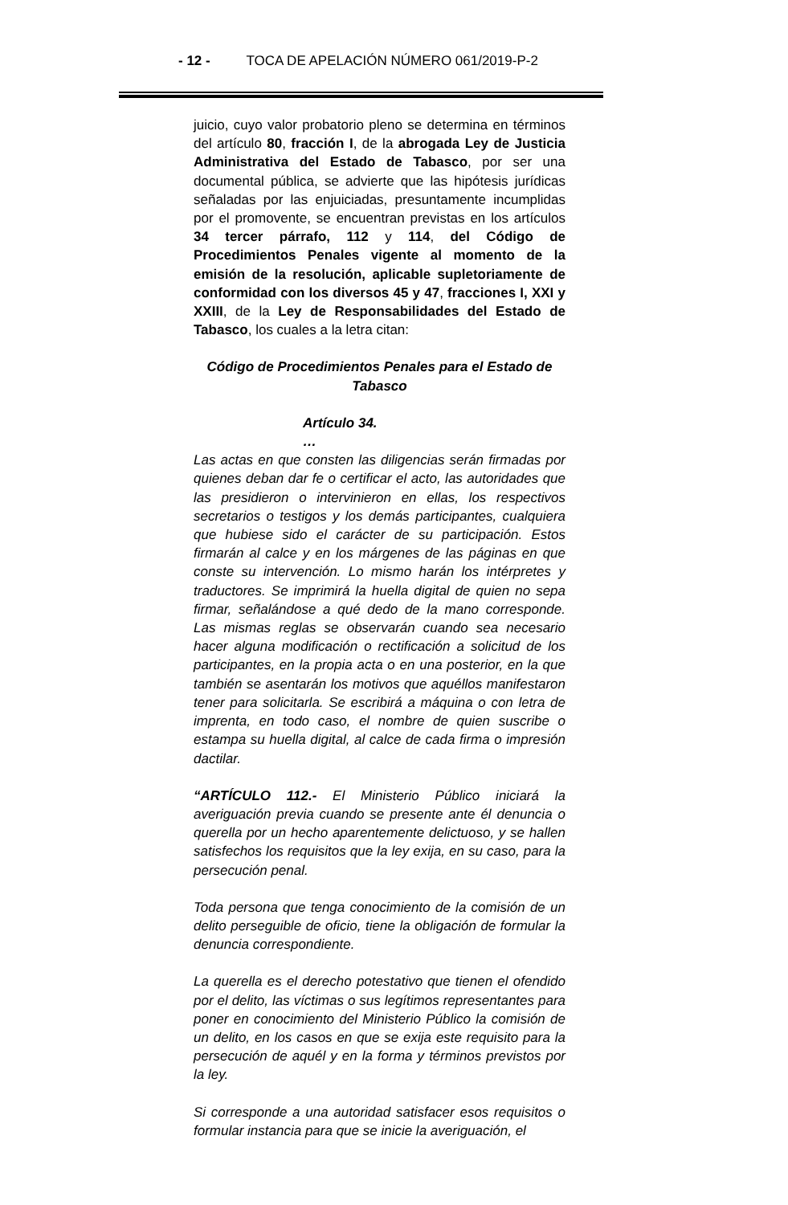- 12 - TOCA DE APELACIÓN NÚMERO 061/2019-P-2
juicio, cuyo valor probatorio pleno se determina en términos del artículo 80, fracción I, de la abrogada Ley de Justicia Administrativa del Estado de Tabasco, por ser una documental pública, se advierte que las hipótesis jurídicas señaladas por las enjuiciadas, presuntamente incumplidas por el promovente, se encuentran previstas en los artículos 34 tercer párrafo, 112 y 114, del Código de Procedimientos Penales vigente al momento de la emisión de la resolución, aplicable supletoriamente de conformidad con los diversos 45 y 47, fracciones I, XXI y XXIII, de la Ley de Responsabilidades del Estado de Tabasco, los cuales a la letra citan:
Código de Procedimientos Penales para el Estado de Tabasco
Artículo 34.
…
Las actas en que consten las diligencias serán firmadas por quienes deban dar fe o certificar el acto, las autoridades que las presidieron o intervinieron en ellas, los respectivos secretarios o testigos y los demás participantes, cualquiera que hubiese sido el carácter de su participación. Estos firmarán al calce y en los márgenes de las páginas en que conste su intervención. Lo mismo harán los intérpretes y traductores. Se imprimirá la huella digital de quien no sepa firmar, señalándose a qué dedo de la mano corresponde. Las mismas reglas se observarán cuando sea necesario hacer alguna modificación o rectificación a solicitud de los participantes, en la propia acta o en una posterior, en la que también se asentarán los motivos que aquéllos manifestaron tener para solicitarla. Se escribirá a máquina o con letra de imprenta, en todo caso, el nombre de quien suscribe o estampa su huella digital, al calce de cada firma o impresión dactilar.
“ARTÍCULO 112.- El Ministerio Público iniciará la averiguación previa cuando se presente ante él denuncia o querella por un hecho aparentemente delictuoso, y se hallen satisfechos los requisitos que la ley exija, en su caso, para la persecución penal.
Toda persona que tenga conocimiento de la comisión de un delito perseguible de oficio, tiene la obligación de formular la denuncia correspondiente.
La querella es el derecho potestativo que tienen el ofendido por el delito, las víctimas o sus legítimos representantes para poner en conocimiento del Ministerio Público la comisión de un delito, en los casos en que se exija este requisito para la persecución de aquél y en la forma y términos previstos por la ley.
Si corresponde a una autoridad satisfacer esos requisitos o formular instancia para que se inicie la averiguación, el